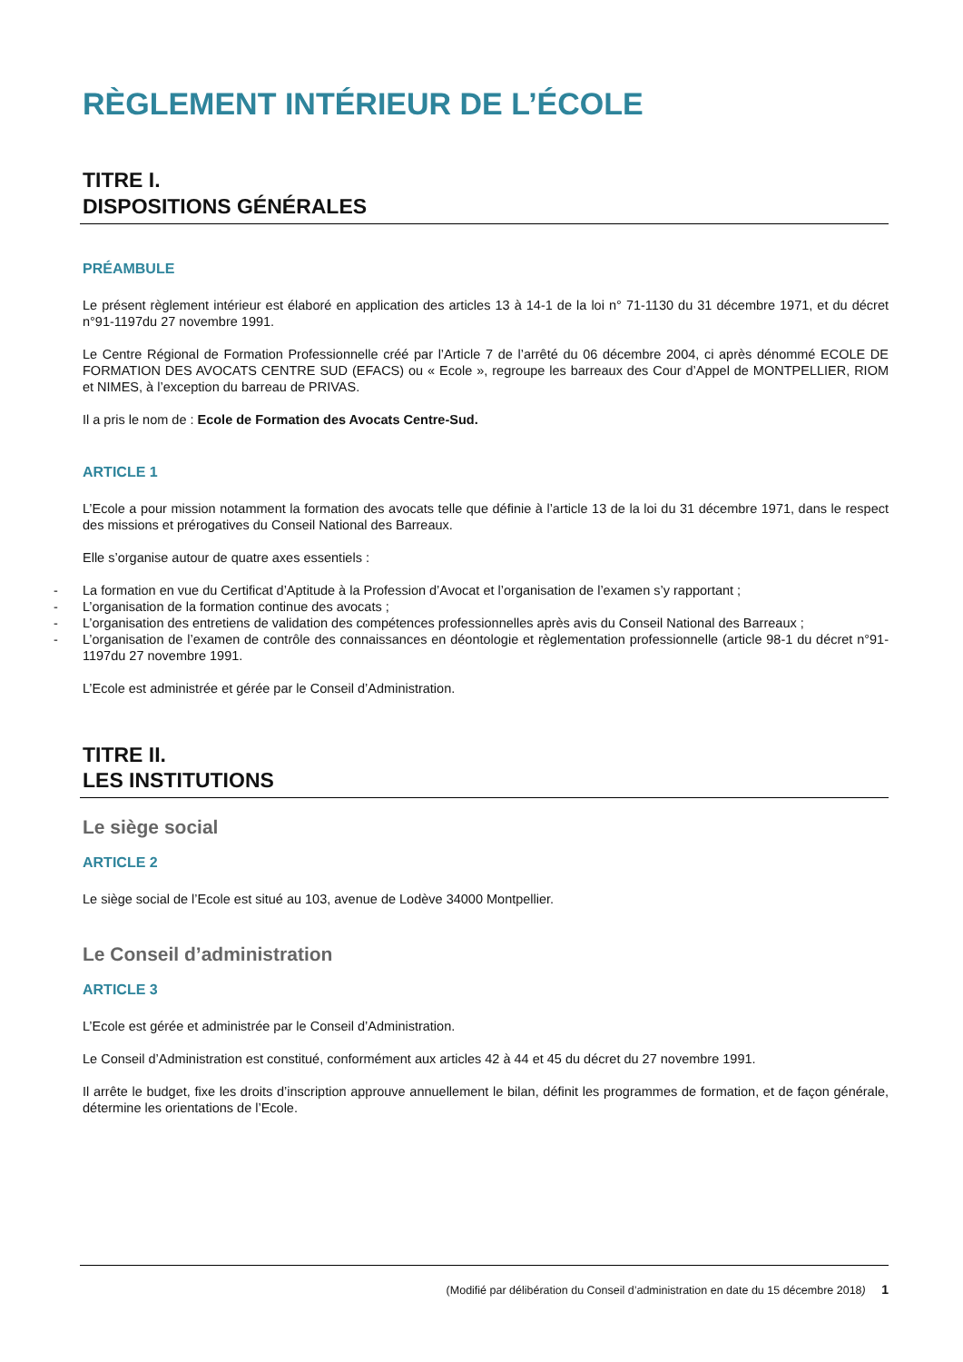RÈGLEMENT INTÉRIEUR DE L’ÉCOLE
TITRE I.
DISPOSITIONS GÉNÉRALES
PRÉAMBULE
Le présent règlement intérieur est élaboré en application des articles 13 à 14-1 de la loi n° 71-1130 du 31 décembre 1971, et du décret n°91-1197du 27 novembre 1991.
Le Centre Régional de Formation Professionnelle créé par l’Article 7 de l’arrêté du 06 décembre 2004, ci après dénommé ECOLE DE FORMATION DES AVOCATS CENTRE SUD (EFACS) ou « Ecole », regroupe les barreaux des Cour d’Appel de MONTPELLIER, RIOM et NIMES, à l’exception du barreau de PRIVAS.
Il a pris le nom de : Ecole de Formation des Avocats Centre-Sud.
ARTICLE 1
L’Ecole a pour mission notamment la formation des avocats telle que définie à l’article 13 de la loi du 31 décembre 1971, dans le respect des missions et prérogatives du Conseil National des Barreaux.
Elle s’organise autour de quatre axes essentiels :
- La formation en vue du Certificat d’Aptitude à la Profession d’Avocat et l’organisation de l’examen s’y rapportant ;
- L’organisation de la formation continue des avocats ;
- L’organisation des entretiens de validation des compétences professionnelles après avis du Conseil National des Barreaux ;
- L’organisation de l’examen de contrôle des connaissances en déontologie et règlementation professionnelle (article 98-1 du décret n°91-1197du 27 novembre 1991.
L’Ecole est administrée et gérée par le Conseil d’Administration.
TITRE II.
LES INSTITUTIONS
Le siège social
ARTICLE 2
Le siège social de l’Ecole est situé au 103, avenue de Lodève 34000 Montpellier.
Le Conseil d’administration
ARTICLE 3
L’Ecole est gérée et administrée par le Conseil d’Administration.
Le Conseil d’Administration est constitué, conformément aux articles 42 à 44 et 45 du décret du 27 novembre 1991.
Il arrête le budget, fixe les droits d’inscription approuve annuellement le bilan, définit les programmes de formation, et de façon générale, détermine les orientations de l’Ecole.
(Modifié par délibération du Conseil d’administration en date du 15 décembre 2018) 1